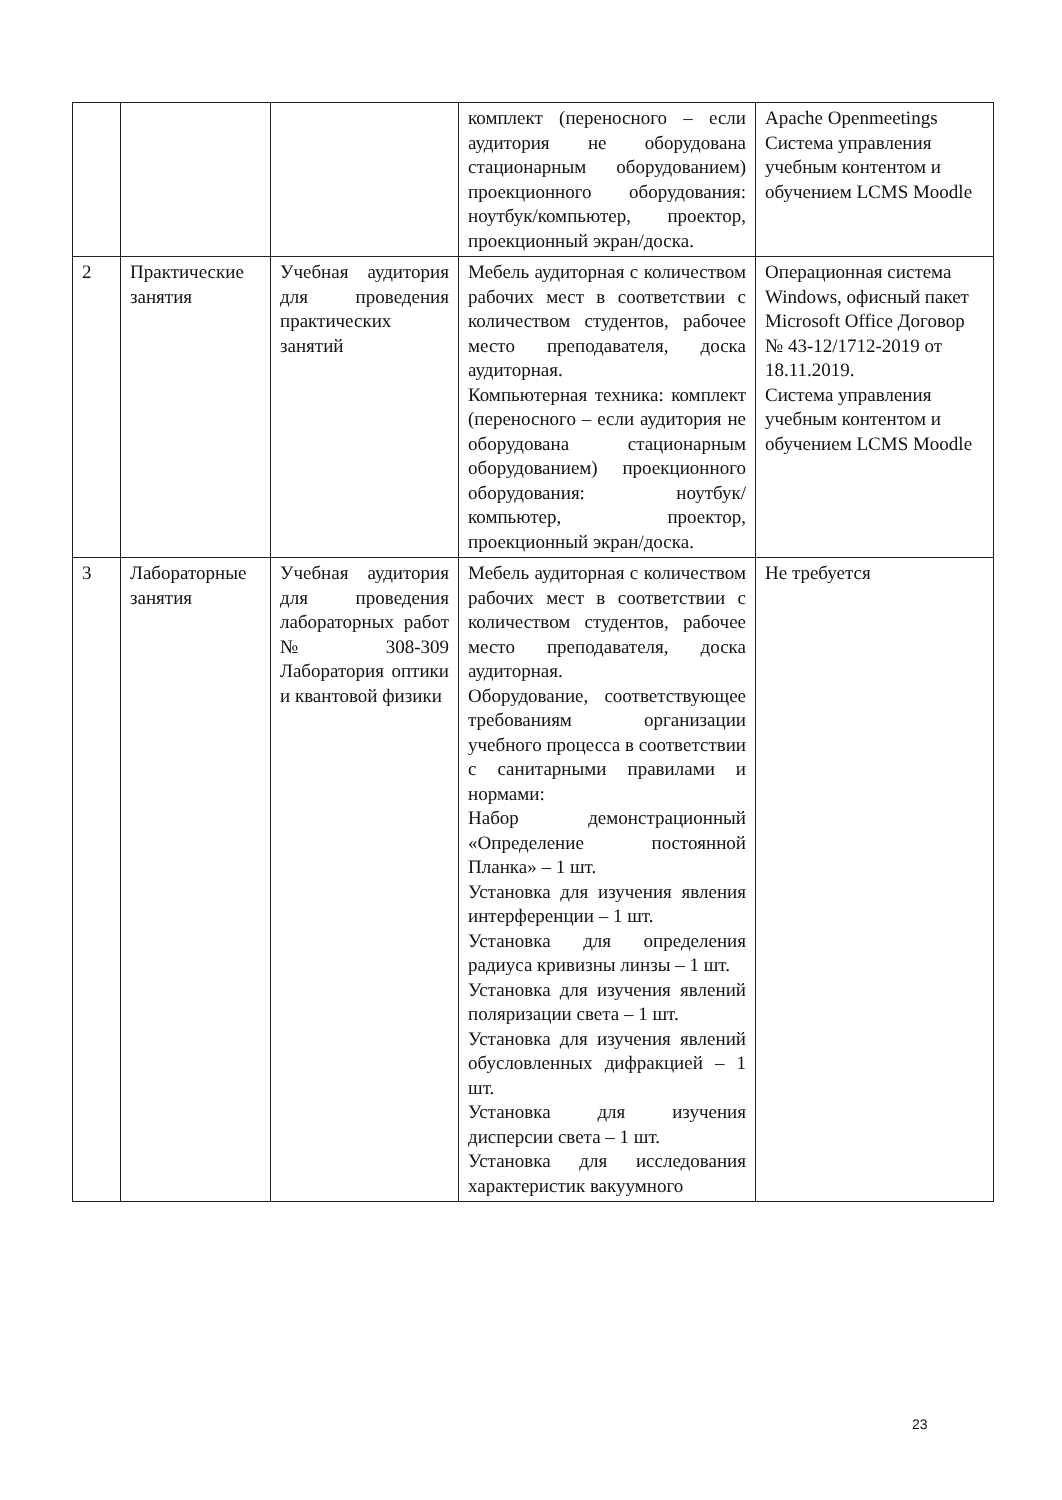| | | | комплект (переносного – если аудитория не оборудована стационарным оборудованием) проекционного оборудования: ноутбук/компьютер, проектор, проекционный экран/доска. | Apache Openmeetings Система управления учебным контентом и обучением LCMS Moodle |
| 2 | Практические занятия | Учебная аудитория для проведения практических занятий | Мебель аудиторная с количеством рабочих мест в соответствии с количеством студентов, рабочее место преподавателя, доска аудиторная. Компьютерная техника: комплект (переносного – если аудитория не оборудована стационарным оборудованием) проекционного оборудования: ноутбук/компьютер, проектор, проекционный экран/доска. | Операционная система Windows, офисный пакет Microsoft Office Договор № 43-12/1712-2019 от 18.11.2019. Система управления учебным контентом и обучением LCMS Moodle |
| 3 | Лабораторные занятия | Учебная аудитория для проведения лабораторных работ № 308-309 Лаборатория оптики и квантовой физики | Мебель аудиторная с количеством рабочих мест в соответствии с количеством студентов, рабочее место преподавателя, доска аудиторная. Оборудование, соответствующее требованиям организации учебного процесса в соответствии с санитарными правилами и нормами: Набор демонстрационный «Определение постоянной Планка» – 1 шт. Установка для изучения явления интерференции – 1 шт. Установка для определения радиуса кривизны линзы – 1 шт. Установка для изучения явлений поляризации света – 1 шт. Установка для изучения явлений обусловленных дифракцией – 1 шт. Установка для изучения дисперсии света – 1 шт. Установка для исследования характеристик вакуумного | Не требуется |
23